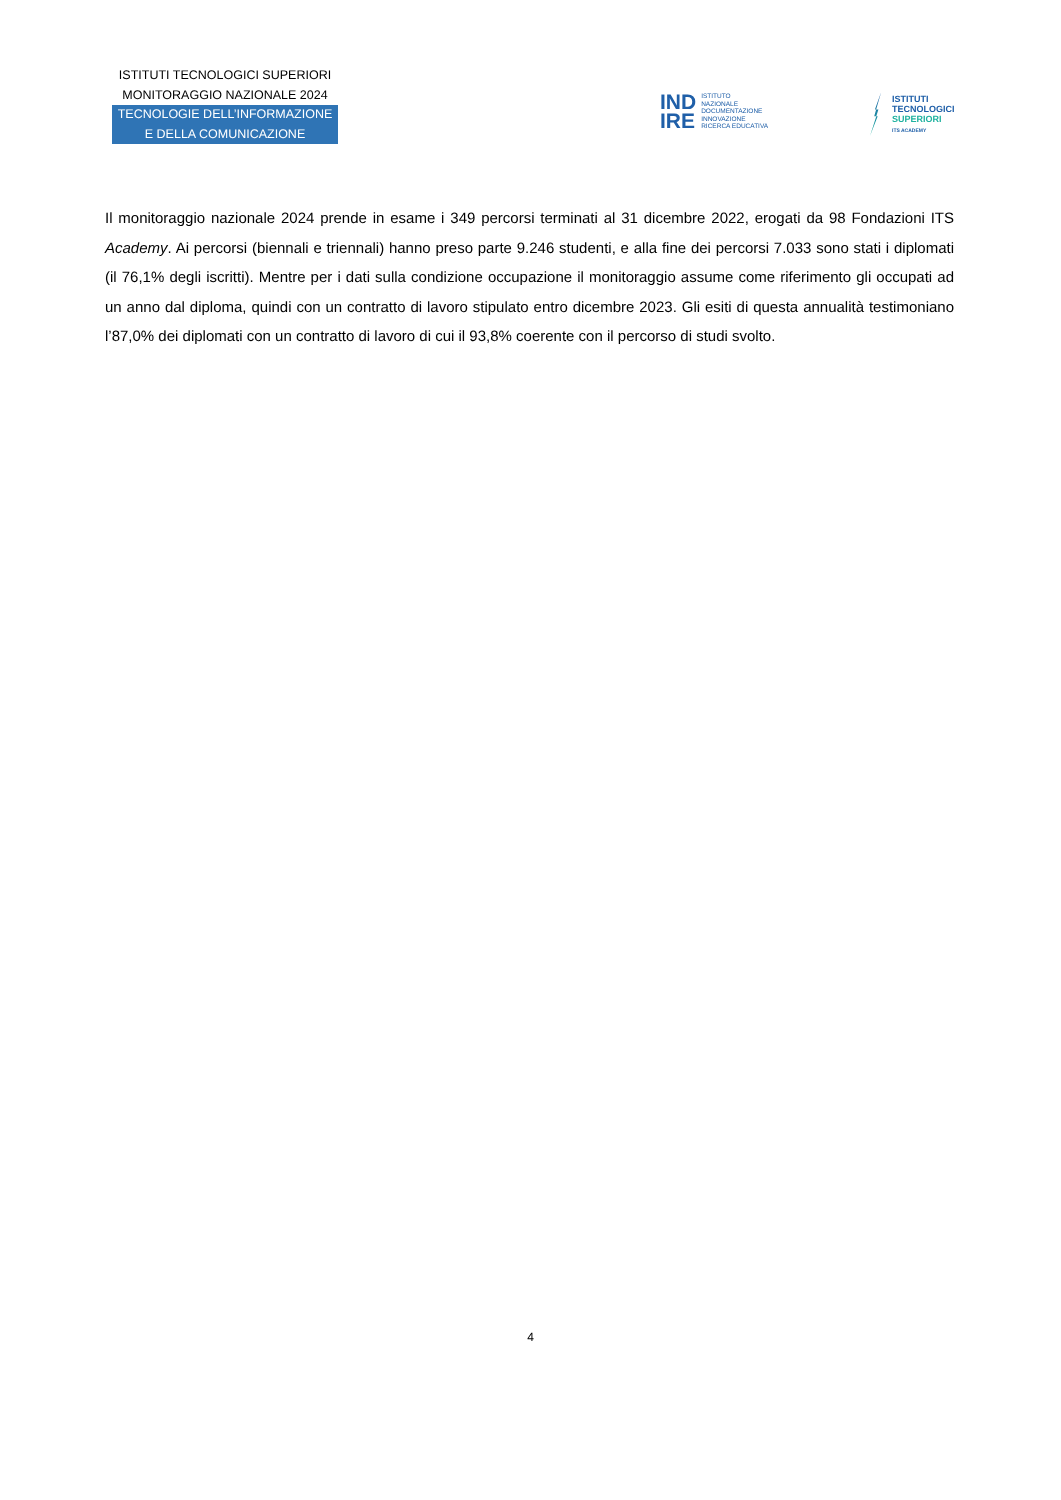ISTITUTI TECNOLOGICI SUPERIORI
MONITORAGGIO NAZIONALE 2024
TECNOLOGIE DELL’INFORMAZIONE
E DELLA COMUNICAZIONE
IND
IRE
ISTITUTO
NAZIONALE
DOCUMENTAZIONE
INNOVAZIONE
RICERCA EDUCATIVA
ISTITUTI
TECNOLOGICI
SUPERIORI
ITS ACADEMY
Il monitoraggio nazionale 2024 prende in esame i 349 percorsi terminati al 31 dicembre 2022, erogati da 98 Fondazioni ITS Academy. Ai percorsi (biennali e triennali) hanno preso parte 9.246 studenti, e alla fine dei percorsi 7.033 sono stati i diplomati (il 76,1% degli iscritti). Mentre per i dati sulla condizione occupazione il monitoraggio assume come riferimento gli occupati ad un anno dal diploma, quindi con un contratto di lavoro stipulato entro dicembre 2023. Gli esiti di questa annualità testimoniano l’87,0% dei diplomati con un contratto di lavoro di cui il 93,8% coerente con il percorso di studi svolto.
4